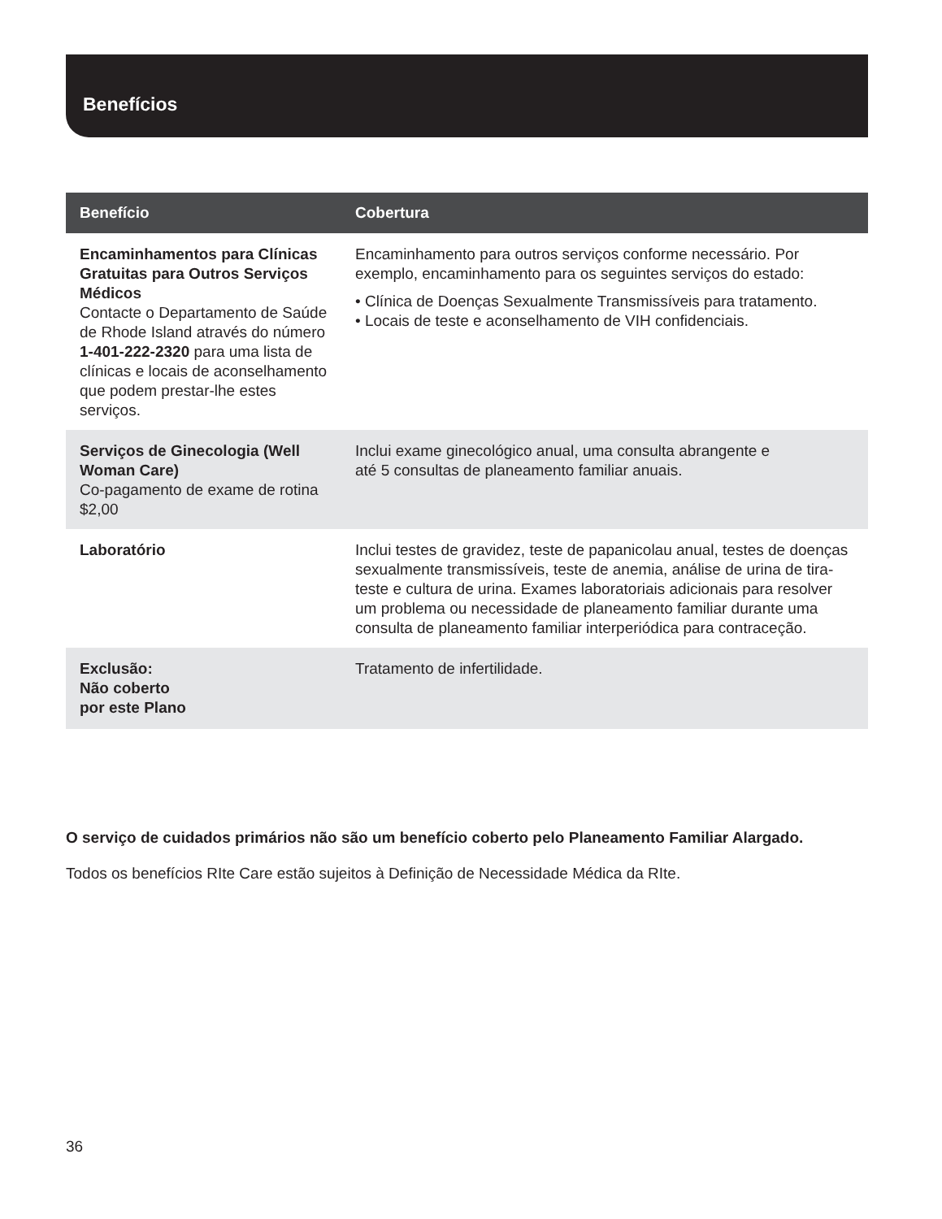Benefícios
| Benefício | Cobertura |
| --- | --- |
| Encaminhamentos para Clínicas Gratuitas para Outros Serviços Médicos Contacte o Departamento de Saúde de Rhode Island através do número 1-401-222-2320 para uma lista de clínicas e locais de aconselhamento que podem prestar-lhe estes serviços. | Encaminhamento para outros serviços conforme necessário. Por exemplo, encaminhamento para os seguintes serviços do estado: • Clínica de Doenças Sexualmente Transmissíveis para tratamento. • Locais de teste e aconselhamento de VIH confidenciais. |
| Serviços de Ginecologia (Well Woman Care) Co-pagamento de exame de rotina $2,00 | Inclui exame ginecológico anual, uma consulta abrangente e até 5 consultas de planeamento familiar anuais. |
| Laboratório | Inclui testes de gravidez, teste de papanicolau anual, testes de doenças sexualmente transmissíveis, teste de anemia, análise de urina de tira-teste e cultura de urina. Exames laboratoriais adicionais para resolver um problema ou necessidade de planeamento familiar durante uma consulta de planeamento familiar interperiódica para contraceção. |
| Exclusão: Não coberto por este Plano | Tratamento de infertilidade. |
O serviço de cuidados primários não são um benefício coberto pelo Planeamento Familiar Alargado.
Todos os benefícios RIte Care estão sujeitos à Definição de Necessidade Médica da RIte.
36